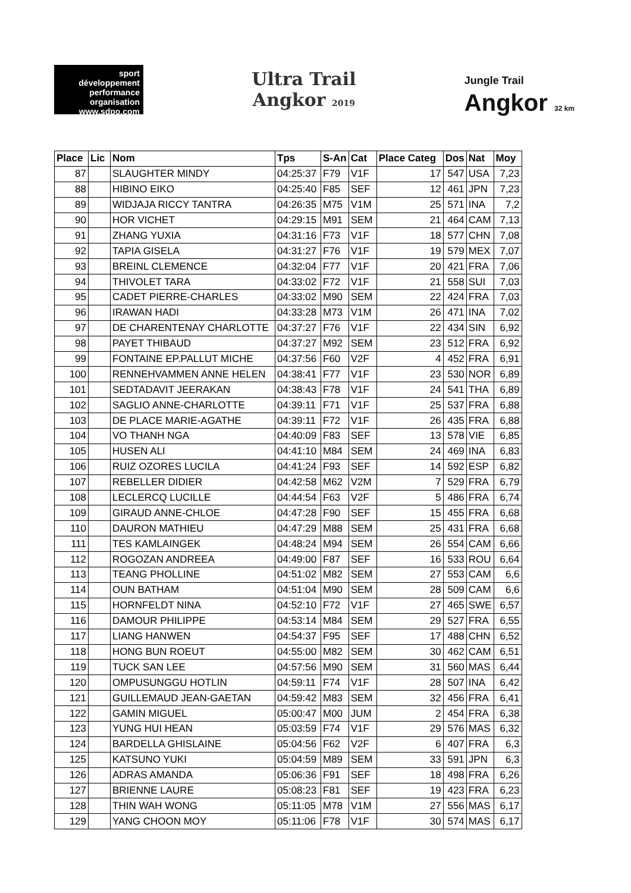sport développement performance organisation
www.sdpo.com
Ultra Trail
Angkor 2019
Jungle Trail
Angkor 32 km
| Place | Lic | Nom | Tps | S-An | Cat | Place Categ | Dos | Nat | Moy |
| --- | --- | --- | --- | --- | --- | --- | --- | --- | --- |
| 87 | | SLAUGHTER MINDY | 04:25:37 | F79 | V1F | 17 | 547 | USA | 7,23 |
| 88 | | HIBINO EIKO | 04:25:40 | F85 | SEF | 12 | 461 | JPN | 7,23 |
| 89 | | WIDJAJA RICCY TANTRA | 04:26:35 | M75 | V1M | 25 | 571 | INA | 7,2 |
| 90 | | HOR VICHET | 04:29:15 | M91 | SEM | 21 | 464 | CAM | 7,13 |
| 91 | | ZHANG YUXIA | 04:31:16 | F73 | V1F | 18 | 577 | CHN | 7,08 |
| 92 | | TAPIA GISELA | 04:31:27 | F76 | V1F | 19 | 579 | MEX | 7,07 |
| 93 | | BREINL CLEMENCE | 04:32:04 | F77 | V1F | 20 | 421 | FRA | 7,06 |
| 94 | | THIVOLET TARA | 04:33:02 | F72 | V1F | 21 | 558 | SUI | 7,03 |
| 95 | | CADET PIERRE-CHARLES | 04:33:02 | M90 | SEM | 22 | 424 | FRA | 7,03 |
| 96 | | IRAWAN HADI | 04:33:28 | M73 | V1M | 26 | 471 | INA | 7,02 |
| 97 | | DE CHARENTENAY CHARLOTTE | 04:37:27 | F76 | V1F | 22 | 434 | SIN | 6,92 |
| 98 | | PAYET THIBAUD | 04:37:27 | M92 | SEM | 23 | 512 | FRA | 6,92 |
| 99 | | FONTAINE EP.PALLUT MICHE | 04:37:56 | F60 | V2F | 4 | 452 | FRA | 6,91 |
| 100 | | RENNEHVAMMEN ANNE HELEN | 04:38:41 | F77 | V1F | 23 | 530 | NOR | 6,89 |
| 101 | | SEDTADAVIT JEERAKAN | 04:38:43 | F78 | V1F | 24 | 541 | THA | 6,89 |
| 102 | | SAGLIO ANNE-CHARLOTTE | 04:39:11 | F71 | V1F | 25 | 537 | FRA | 6,88 |
| 103 | | DE PLACE MARIE-AGATHE | 04:39:11 | F72 | V1F | 26 | 435 | FRA | 6,88 |
| 104 | | VO THANH NGA | 04:40:09 | F83 | SEF | 13 | 578 | VIE | 6,85 |
| 105 | | HUSEN ALI | 04:41:10 | M84 | SEM | 24 | 469 | INA | 6,83 |
| 106 | | RUIZ OZORES LUCILA | 04:41:24 | F93 | SEF | 14 | 592 | ESP | 6,82 |
| 107 | | REBELLER DIDIER | 04:42:58 | M62 | V2M | 7 | 529 | FRA | 6,79 |
| 108 | | LECLERCQ LUCILLE | 04:44:54 | F63 | V2F | 5 | 486 | FRA | 6,74 |
| 109 | | GIRAUD ANNE-CHLOE | 04:47:28 | F90 | SEF | 15 | 455 | FRA | 6,68 |
| 110 | | DAURON MATHIEU | 04:47:29 | M88 | SEM | 25 | 431 | FRA | 6,68 |
| 111 | | TES KAMLAINGEK | 04:48:24 | M94 | SEM | 26 | 554 | CAM | 6,66 |
| 112 | | ROGOZAN ANDREEA | 04:49:00 | F87 | SEF | 16 | 533 | ROU | 6,64 |
| 113 | | TEANG PHOLLINE | 04:51:02 | M82 | SEM | 27 | 553 | CAM | 6,6 |
| 114 | | OUN BATHAM | 04:51:04 | M90 | SEM | 28 | 509 | CAM | 6,6 |
| 115 | | HORNFELDT NINA | 04:52:10 | F72 | V1F | 27 | 465 | SWE | 6,57 |
| 116 | | DAMOUR PHILIPPE | 04:53:14 | M84 | SEM | 29 | 527 | FRA | 6,55 |
| 117 | | LIANG HANWEN | 04:54:37 | F95 | SEF | 17 | 488 | CHN | 6,52 |
| 118 | | HONG BUN ROEUT | 04:55:00 | M82 | SEM | 30 | 462 | CAM | 6,51 |
| 119 | | TUCK SAN LEE | 04:57:56 | M90 | SEM | 31 | 560 | MAS | 6,44 |
| 120 | | OMPUSUNGGU HOTLIN | 04:59:11 | F74 | V1F | 28 | 507 | INA | 6,42 |
| 121 | | GUILLEMAUD JEAN-GAETAN | 04:59:42 | M83 | SEM | 32 | 456 | FRA | 6,41 |
| 122 | | GAMIN MIGUEL | 05:00:47 | M00 | JUM | 2 | 454 | FRA | 6,38 |
| 123 | | YUNG HUI HEAN | 05:03:59 | F74 | V1F | 29 | 576 | MAS | 6,32 |
| 124 | | BARDELLA GHISLAINE | 05:04:56 | F62 | V2F | 6 | 407 | FRA | 6,3 |
| 125 | | KATSUNO YUKI | 05:04:59 | M89 | SEM | 33 | 591 | JPN | 6,3 |
| 126 | | ADRAS AMANDA | 05:06:36 | F91 | SEF | 18 | 498 | FRA | 6,26 |
| 127 | | BRIENNE LAURE | 05:08:23 | F81 | SEF | 19 | 423 | FRA | 6,23 |
| 128 | | THIN WAH WONG | 05:11:05 | M78 | V1M | 27 | 556 | MAS | 6,17 |
| 129 | | YANG CHOON MOY | 05:11:06 | F78 | V1F | 30 | 574 | MAS | 6,17 |